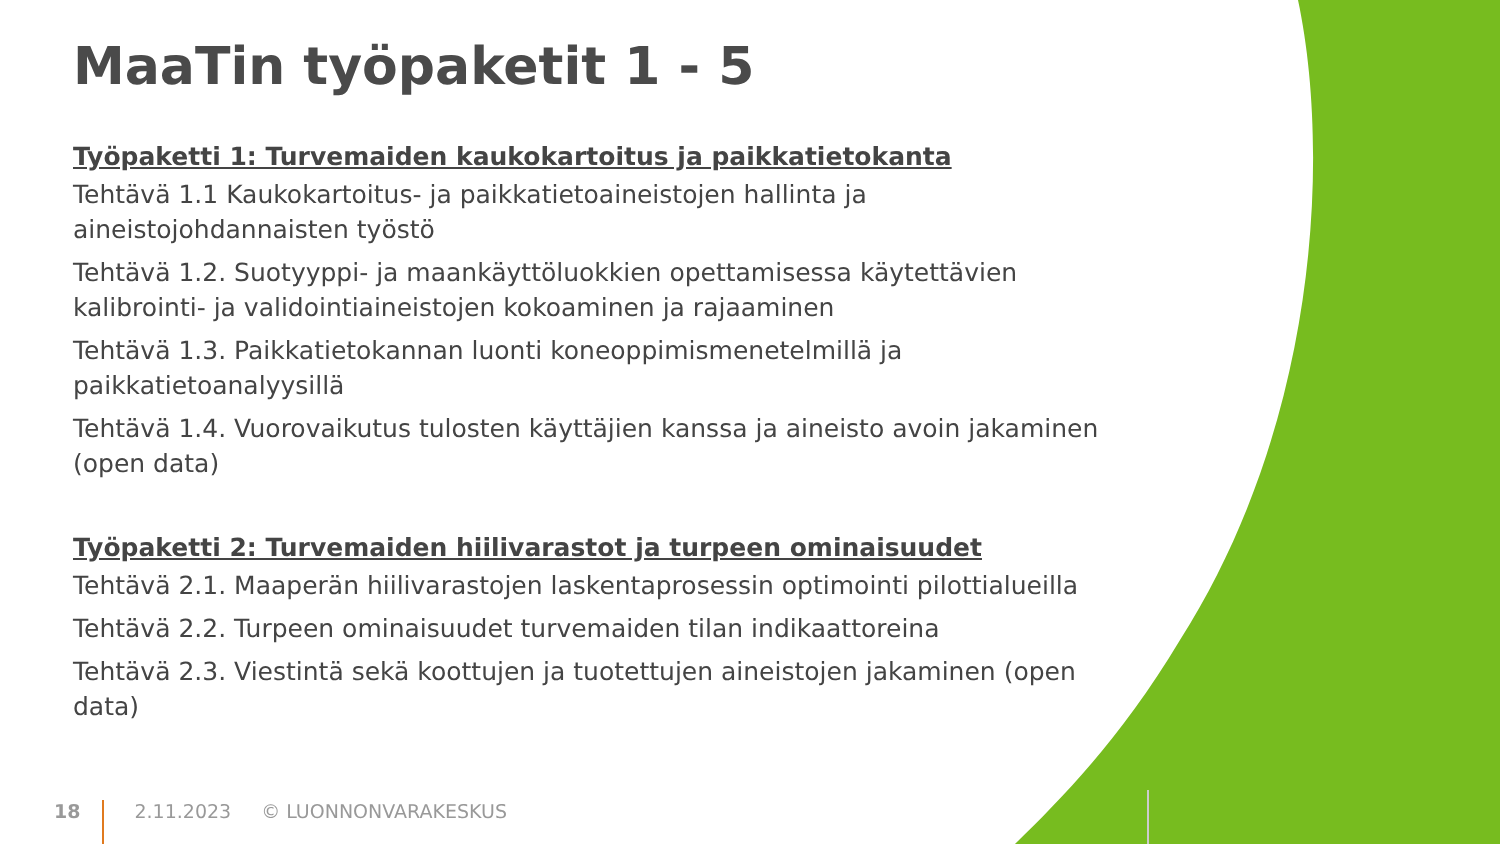MaaTin työpaketit 1 - 5
Työpaketti 1: Turvemaiden kaukokartoitus ja paikkatietokanta
Tehtävä 1.1 Kaukokartoitus- ja paikkatietoaineistojen hallinta ja aineistojohdannaisten työstö
Tehtävä 1.2. Suotyyppi- ja maankäyttöluokkien opettamisessa käytettävien kalibrointi- ja validointiaineistojen kokoaminen ja rajaaminen
Tehtävä 1.3. Paikkatietokannan luonti koneoppimismenetelmillä ja paikkatietoanalyysillä
Tehtävä 1.4. Vuorovaikutus tulosten käyttäjien kanssa ja aineisto avoin jakaminen (open data)
Työpaketti 2: Turvemaiden hiilivarastot ja turpeen ominaisuudet
Tehtävä 2.1. Maaperän hiilivarastojen laskentaprosessin optimointi pilottialueilla
Tehtävä 2.2. Turpeen ominaisuudet turvemaiden tilan indikaattoreina
Tehtävä 2.3. Viestintä sekä koottujen ja tuotettujen aineistojen jakaminen (open data)
18 2.11.2023 © LUONNONVARAKESKUS